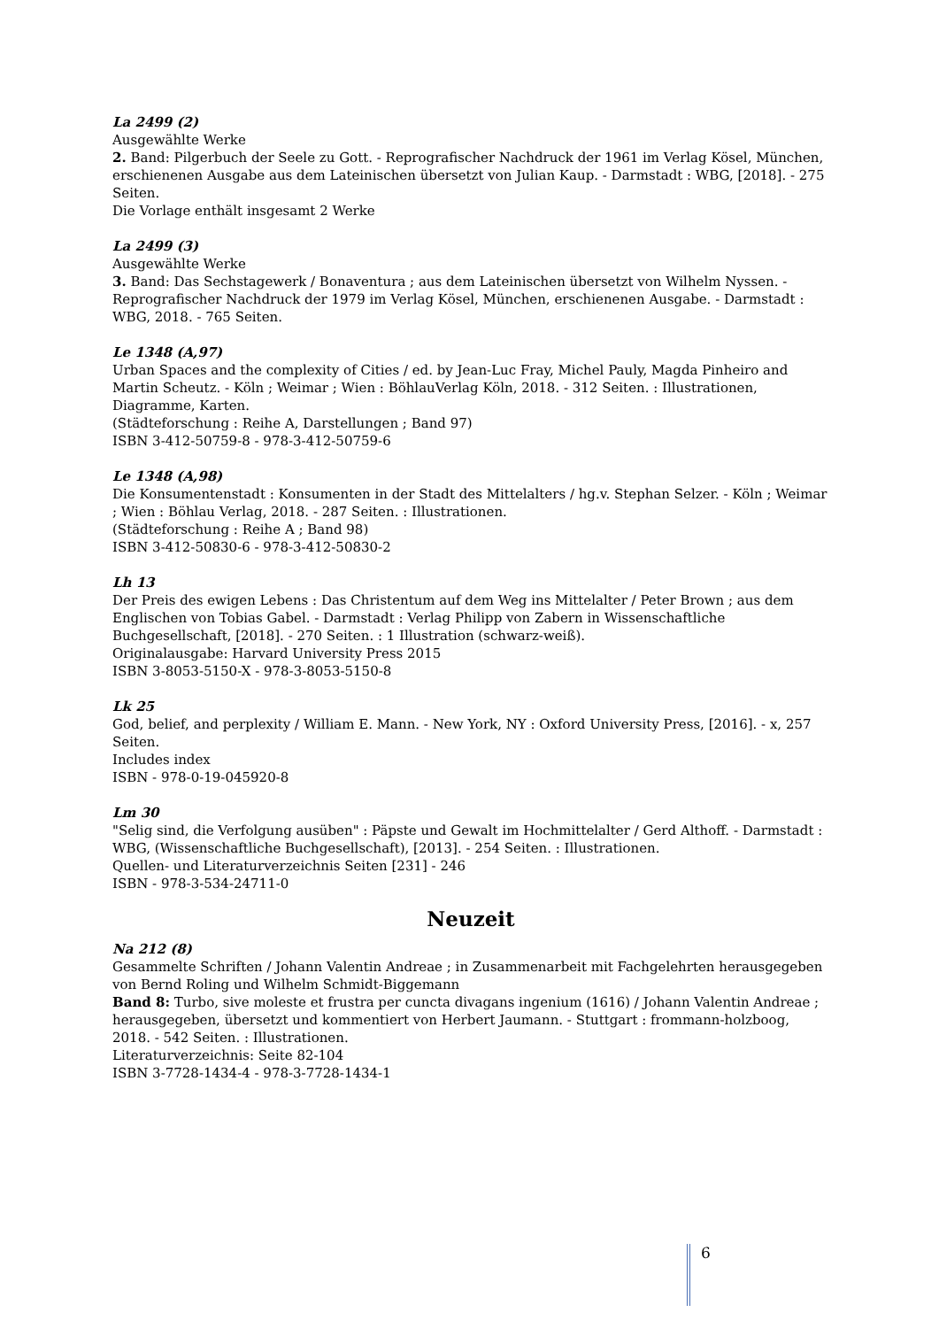La 2499 (2)
Ausgewählte Werke
2. Band: Pilgerbuch der Seele zu Gott. - Reprografischer Nachdruck der 1961 im Verlag Kösel, München, erschienenen Ausgabe aus dem Lateinischen übersetzt von Julian Kaup. - Darmstadt : WBG, [2018]. - 275 Seiten.
Die Vorlage enthält insgesamt 2 Werke
La 2499 (3)
Ausgewählte Werke
3. Band: Das Sechstagewerk / Bonaventura ; aus dem Lateinischen übersetzt von Wilhelm Nyssen. - Reprografischer Nachdruck der 1979 im Verlag Kösel, München, erschienenen Ausgabe. - Darmstadt : WBG, 2018. - 765 Seiten.
Le 1348 (A,97)
Urban Spaces and the complexity of Cities / ed. by Jean-Luc Fray, Michel Pauly, Magda Pinheiro and Martin Scheutz. - Köln ; Weimar ; Wien : BöhlauVerlag Köln, 2018. - 312 Seiten. : Illustrationen, Diagramme, Karten.
(Städteforschung : Reihe A, Darstellungen ; Band 97)
ISBN 3-412-50759-8 - 978-3-412-50759-6
Le 1348 (A,98)
Die Konsumentenstadt : Konsumenten in der Stadt des Mittelalters / hg.v. Stephan Selzer. - Köln ; Weimar ; Wien : Böhlau Verlag, 2018. - 287 Seiten. : Illustrationen.
(Städteforschung : Reihe A ; Band 98)
ISBN 3-412-50830-6 - 978-3-412-50830-2
Lh 13
Der Preis des ewigen Lebens : Das Christentum auf dem Weg ins Mittelalter / Peter Brown ; aus dem Englischen von Tobias Gabel. - Darmstadt : Verlag Philipp von Zabern in Wissenschaftliche Buchgesellschaft, [2018]. - 270 Seiten. : 1 Illustration (schwarz-weiß).
Originalausgabe: Harvard University Press 2015
ISBN 3-8053-5150-X - 978-3-8053-5150-8
Lk 25
God, belief, and perplexity / William E. Mann. - New York, NY : Oxford University Press, [2016]. - x, 257 Seiten.
Includes index
ISBN - 978-0-19-045920-8
Lm 30
"Selig sind, die Verfolgung ausüben" : Päpste und Gewalt im Hochmittelalter / Gerd Althoff. - Darmstadt : WBG, (Wissenschaftliche Buchgesellschaft), [2013]. - 254 Seiten. : Illustrationen.
Quellen- und Literaturverzeichnis Seiten [231] - 246
ISBN - 978-3-534-24711-0
Neuzeit
Na 212 (8)
Gesammelte Schriften / Johann Valentin Andreae ; in Zusammenarbeit mit Fachgelehrten herausgegeben von Bernd Roling und Wilhelm Schmidt-Biggemann
Band 8: Turbo, sive moleste et frustra per cuncta divagans ingenium (1616) / Johann Valentin Andreae ; herausgegeben, übersetzt und kommentiert von Herbert Jaumann. - Stuttgart : frommann-holzboog, 2018. - 542 Seiten. : Illustrationen.
Literaturverzeichnis: Seite 82-104
ISBN 3-7728-1434-4 - 978-3-7728-1434-1
6